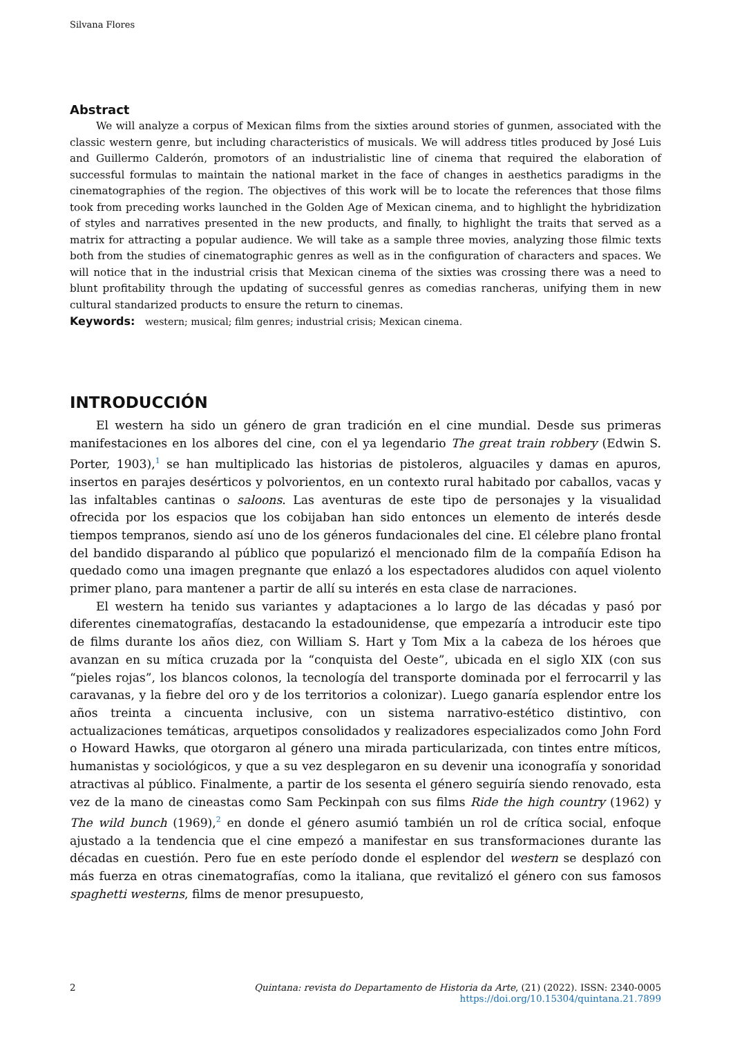Silvana Flores
Abstract
We will analyze a corpus of Mexican films from the sixties around stories of gunmen, associated with the classic western genre, but including characteristics of musicals. We will address titles produced by José Luis and Guillermo Calderón, promotors of an industrialistic line of cinema that required the elaboration of successful formulas to maintain the national market in the face of changes in aesthetics paradigms in the cinematographies of the region. The objectives of this work will be to locate the references that those films took from preceding works launched in the Golden Age of Mexican cinema, and to highlight the hybridization of styles and narratives presented in the new products, and finally, to highlight the traits that served as a matrix for attracting a popular audience. We will take as a sample three movies, analyzing those filmic texts both from the studies of cinematographic genres as well as in the configuration of characters and spaces. We will notice that in the industrial crisis that Mexican cinema of the sixties was crossing there was a need to blunt profitability through the updating of successful genres as comedias rancheras, unifying them in new cultural standarized products to ensure the return to cinemas.
Keywords: western; musical; film genres; industrial crisis; Mexican cinema.
INTRODUCCIÓN
El western ha sido un género de gran tradición en el cine mundial. Desde sus primeras manifestaciones en los albores del cine, con el ya legendario The great train robbery (Edwin S. Porter, 1903),<sup>1</sup> se han multiplicado las historias de pistoleros, alguaciles y damas en apuros, insertos en parajes desérticos y polvorientos, en un contexto rural habitado por caballos, vacas y las infaltables cantinas o saloons. Las aventuras de este tipo de personajes y la visualidad ofrecida por los espacios que los cobijaban han sido entonces un elemento de interés desde tiempos tempranos, siendo así uno de los géneros fundacionales del cine. El célebre plano frontal del bandido disparando al público que popularizó el mencionado film de la compañía Edison ha quedado como una imagen pregnante que enlazó a los espectadores aludidos con aquel violento primer plano, para mantener a partir de allí su interés en esta clase de narraciones.
El western ha tenido sus variantes y adaptaciones a lo largo de las décadas y pasó por diferentes cinematografías, destacando la estadounidense, que empezaría a introducir este tipo de films durante los años diez, con William S. Hart y Tom Mix a la cabeza de los héroes que avanzan en su mítica cruzada por la “conquista del Oeste”, ubicada en el siglo XIX (con sus “pieles rojas”, los blancos colonos, la tecnología del transporte dominada por el ferrocarril y las caravanas, y la fiebre del oro y de los territorios a colonizar). Luego ganaría esplendor entre los años treinta a cincuenta inclusive, con un sistema narrativo-estético distintivo, con actualizaciones temáticas, arquetipos consolidados y realizadores especializados como John Ford o Howard Hawks, que otorgaron al género una mirada particularizada, con tintes entre míticos, humanistas y sociológicos, y que a su vez desplegaron en su devenir una iconografía y sonoridad atractivas al público. Finalmente, a partir de los sesenta el género seguiría siendo renovado, esta vez de la mano de cineastas como Sam Peckinpah con sus films Ride the high country (1962) y The wild bunch (1969),<sup>2</sup> en donde el género asumió también un rol de crítica social, enfoque ajustado a la tendencia que el cine empezó a manifestar en sus transformaciones durante las décadas en cuestión. Pero fue en este período donde el esplendor del western se desplazó con más fuerza en otras cinematografías, como la italiana, que revitalizó el género con sus famosos spaghetti westerns, films de menor presupuesto,
2 Quintana: revista do Departamento de Historia da Arte, (21) (2022). ISSN: 2340-0005
https://doi.org/10.15304/quintana.21.7899